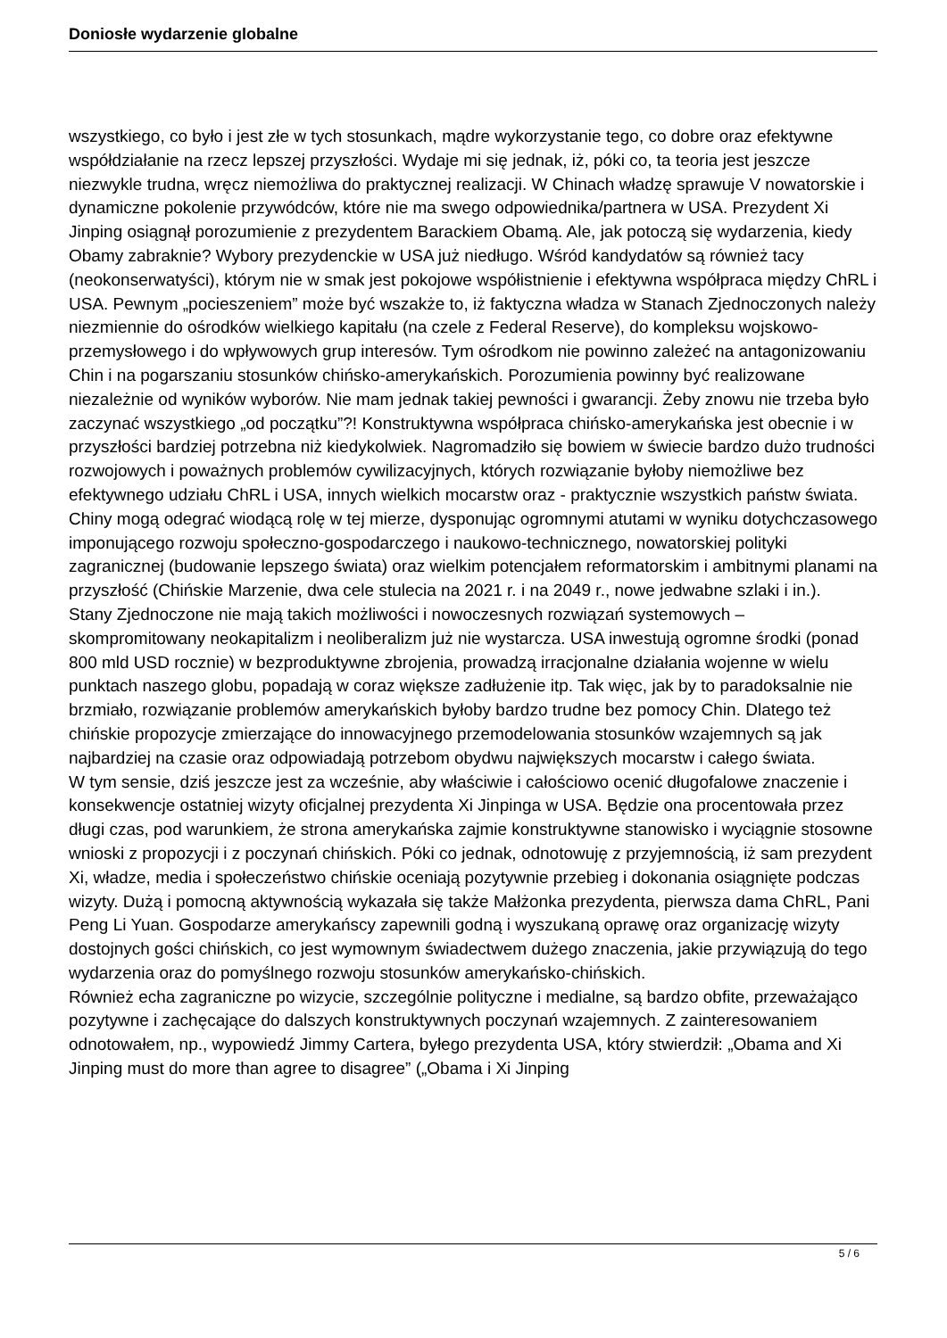Doniosłe wydarzenie globalne
wszystkiego, co było i jest złe w tych stosunkach, mądre wykorzystanie tego, co dobre oraz efektywne współdziałanie na rzecz lepszej przyszłości. Wydaje mi się jednak, iż, póki co, ta teoria jest jeszcze niezwykle trudna, wręcz niemożliwa do praktycznej realizacji. W Chinach władzę sprawuje V nowatorskie i dynamiczne pokolenie przywódców, które nie ma swego odpowiednika/partnera w USA. Prezydent Xi Jinping osiągnął porozumienie z prezydentem Barackiem Obamą. Ale, jak potoczą się wydarzenia, kiedy Obamy zabraknie? Wybory prezydenckie w USA już niedługo. Wśród kandydatów są również tacy (neokonserwatyści), którym nie w smak jest pokojowe współistnienie i efektywna współpraca między ChRL i USA. Pewnym „pocieszeniem” może być wszakże to, iż faktyczna władza w Stanach Zjednoczonych należy niezmiennie do ośrodków wielkiego kapitału (na czele z Federal Reserve), do kompleksu wojskowo-przemysłowego i do wpływowych grup interesów. Tym ośrodkom nie powinno zależeć na antagonizowaniu Chin i na pogarszaniu stosunków chińsko-amerykańskich. Porozumienia powinny być realizowane niezależnie od wyników wyborów. Nie mam jednak takiej pewności i gwarancji. Żeby znowu nie trzeba było zaczynać wszystkiego „od początku”?! Konstruktywna współpraca chińsko-amerykańska jest obecnie i w przyszłości bardziej potrzebna niż kiedykolwiek. Nagromadziło się bowiem w świecie bardzo dużo trudności rozwojowych i poważnych problemów cywilizacyjnych, których rozwiązanie byłoby niemożliwe bez efektywnego udziału ChRL i USA, innych wielkich mocarstw oraz - praktycznie wszystkich państw świata. Chiny mogą odegrać wiodącą rolę w tej mierze, dysponując ogromnymi atutami w wyniku dotychczasowego imponującego rozwoju społeczno-gospodarczego i naukowo-technicznego, nowatorskiej polityki zagranicznej (budowanie lepszego świata) oraz wielkim potencjałem reformatorskim i ambitnymi planami na przyszłość (Chińskie Marzenie, dwa cele stulecia na 2021 r. i na 2049 r., nowe jedwabne szlaki i in.).
Stany Zjednoczone nie mają takich możliwości i nowoczesnych rozwiązań systemowych – skompromitowany neokapitalizm i neoliberalizm już nie wystarcza. USA inwestują ogromne środki (ponad 800 mld USD rocznie) w bezproduktywne zbrojenia, prowadzą irracjonalne działania wojenne w wielu punktach naszego globu, popadają w coraz większe zadłużenie itp. Tak więc, jak by to paradoksalnie nie brzmiało, rozwiązanie problemów amerykańskich byłoby bardzo trudne bez pomocy Chin. Dlatego też chińskie propozycje zmierzające do innowacyjnego przemodelowania stosunków wzajemnych są jak najbardziej na czasie oraz odpowiadają potrzebom obydwu największych mocarstw i całego świata.
W tym sensie, dziś jeszcze jest za wcześnie, aby właściwie i całościowo ocenić długofalowe znaczenie i konsekwencje ostatniej wizyty oficjalnej prezydenta Xi Jinpinga w USA. Będzie ona procentowała przez długi czas, pod warunkiem, że strona amerykańska zajmie konstruktywne stanowisko i wyciągnie stosowne wnioski z propozycji i z poczynań chińskich. Póki co jednak, odnotowuję z przyjemnością, iż sam prezydent Xi, władze, media i społeczeństwo chińskie oceniają pozytywnie przebieg i dokonania osiągnięte podczas wizyty. Dużą i pomocną aktywnością wykazała się także Małżonka prezydenta, pierwsza dama ChRL, Pani Peng Li Yuan. Gospodarze amerykańscy zapewnili godną i wyszukaną oprawę oraz organizację wizyty dostojnych gości chińskich, co jest wymownym świadectwem dużego znaczenia, jakie przywiązują do tego wydarzenia oraz do pomyślnego rozwoju stosunków amerykańsko-chińskich.
Również echa zagraniczne po wizycie, szczególnie polityczne i medialne, są bardzo obfite, przeważająco pozytywne i zachęcające do dalszych konstruktywnych poczynań wzajemnych. Z zainteresowaniem odnotowałem, np., wypowiedź Jimmy Cartera, byłego prezydenta USA, który stwierdził: „Obama and Xi Jinping must do more than agree to disagree” („Obama i Xi Jinping
5 / 6